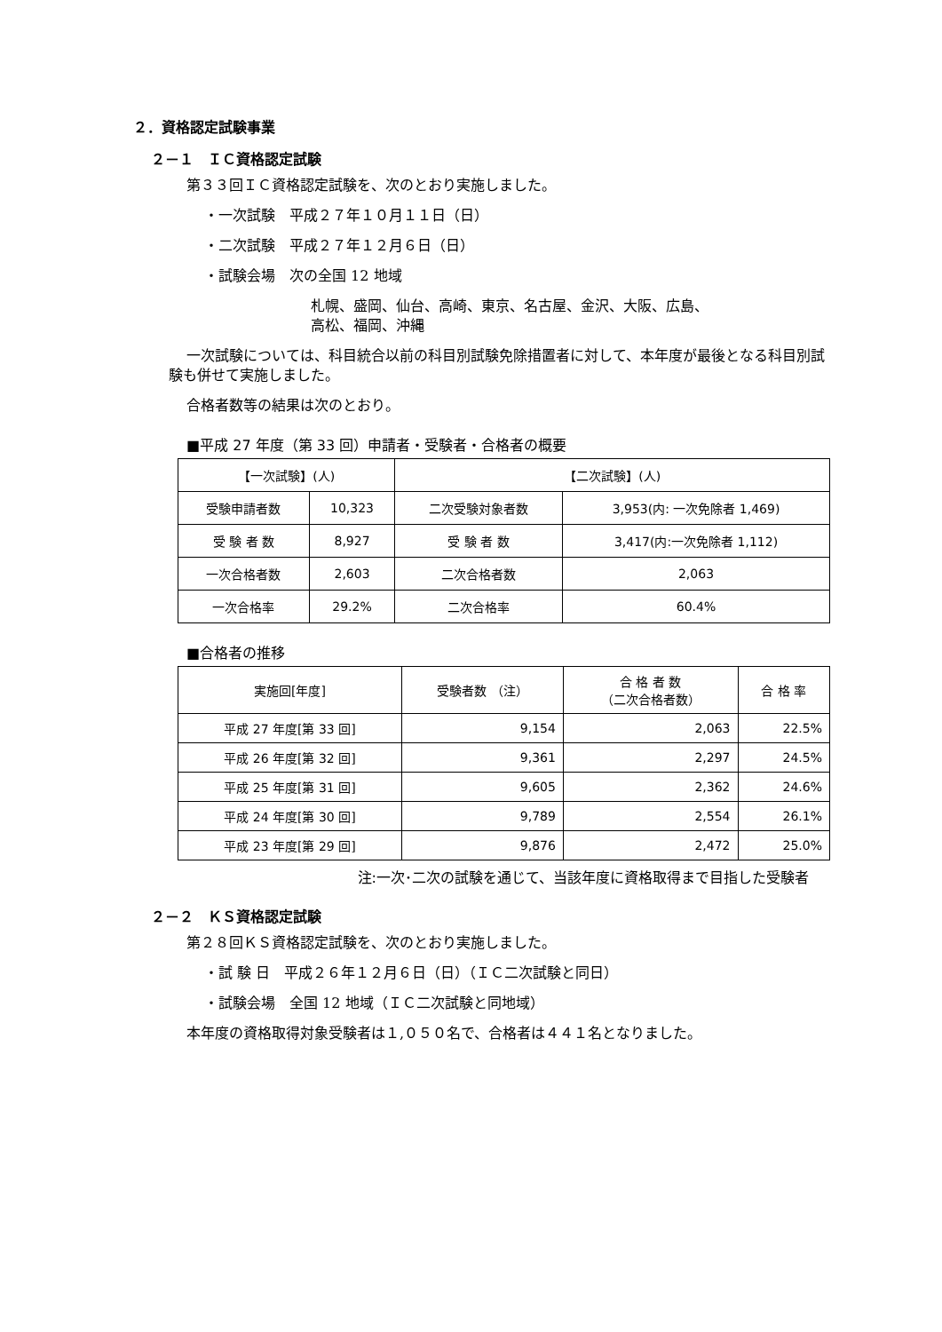２．資格認定試験事業
２－１　ＩＣ資格認定試験
第３３回ＩＣ資格認定試験を、次のとおり実施しました。
・一次試験　平成２７年１０月１１日（日）
・二次試験　平成２７年１２月６日（日）
・試験会場　次の全国 12 地域
札幌、盛岡、仙台、高崎、東京、名古屋、金沢、大阪、広島、
高松、福岡、沖縄
一次試験については、科目統合以前の科目別試験免除措置者に対して、本年度が最後となる科目別試験も併せて実施しました。
合格者数等の結果は次のとおり。
■平成 27 年度（第 33 回）申請者・受験者・合格者の概要
| 【一次試験】(人) | | 【二次試験】(人) | |
| --- | --- | --- | --- |
| 受験申請者数 | 10,323 | 二次受験対象者数 | 3,953(内: 一次免除者 1,469) |
| 受 験 者 数 | 8,927 | 受 験 者 数 | 3,417(内:一次免除者 1,112) |
| 一次合格者数 | 2,603 | 二次合格者数 | 2,063 |
| 一次合格率 | 29.2% | 二次合格率 | 60.4% |
■合格者の推移
| 実施回[年度] | 受験者数 （注） | 合 格 者 数 （二次合格者数） | 合 格 率 |
| --- | --- | --- | --- |
| 平成 27 年度[第 33 回] | 9,154 | 2,063 | 22.5% |
| 平成 26 年度[第 32 回] | 9,361 | 2,297 | 24.5% |
| 平成 25 年度[第 31 回] | 9,605 | 2,362 | 24.6% |
| 平成 24 年度[第 30 回] | 9,789 | 2,554 | 26.1% |
| 平成 23 年度[第 29 回] | 9,876 | 2,472 | 25.0% |
注:一次･二次の試験を通じて、当該年度に資格取得まで目指した受験者
２－２　ＫＳ資格認定試験
第２８回ＫＳ資格認定試験を、次のとおり実施しました。
・試 験 日　平成２６年１２月６日（日）（ＩＣ二次試験と同日）
・試験会場　全国 12 地域（ＩＣ二次試験と同地域）
本年度の資格取得対象受験者は１,０５０名で、合格者は４４１名となりました。